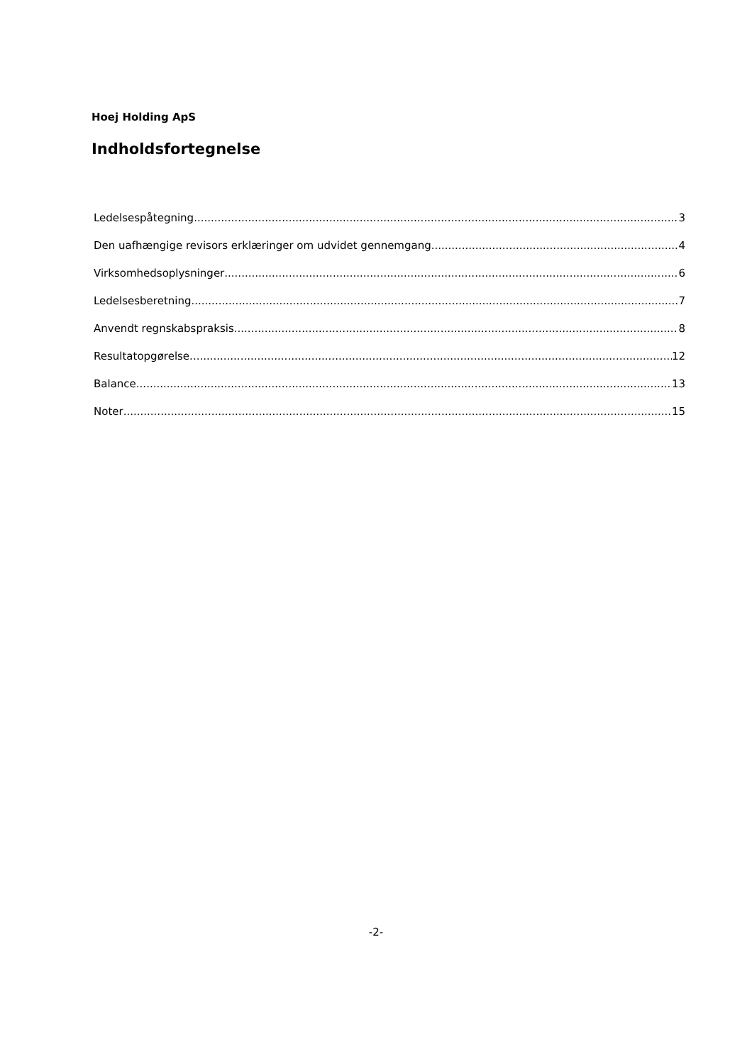Hoej Holding ApS
Indholdsfortegnelse
Ledelsespåtegning 3
Den uafhængige revisors erklæringer om udvidet gennemgang 4
Virksomhedsoplysninger 6
Ledelsesberetning 7
Anvendt regnskabspraksis 8
Resultatopgørelse 12
Balance 13
Noter 15
-2-